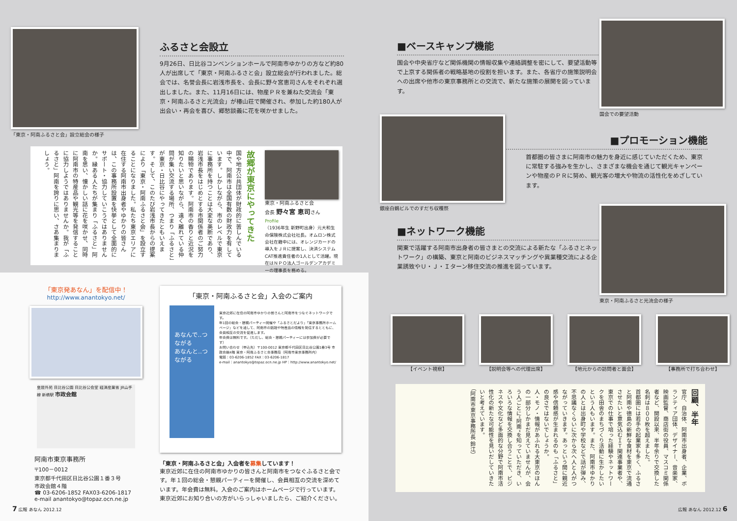「東京・阿南ふるさと会」設立総会の様子
ふるさと会設立
9月26日、日比谷コンベンションホールで阿南市ゆかりの方など約80人が出席して「東京・阿南ふるさと会」設立総会が行われました。総会では、名誉会長に岩浅市長を、会長に野々宮恵司さんをそれぞれ選出しました。また、11月16日には、物産ＰＲを兼ねた交流会「東京・阿南ふるさと光流会」が椿山荘で開催され、参加した約180人が出会い・再会を喜び、郷愁談義に花を咲かせました。
故郷が東京にやってきた
国や地方公共団体が財政的に苦しんでいる中で、阿南市は全国有数の財政力を有しています。しかしながら、市のレベルで東京に事務所を持つことは大変な英断であり、岩浅市長をはじめとする市関係者のご努力の賜物であります。阿南市の香りと近況を知りたいと思いながら、遠く離れている仲間が集い交流する場所、つまり「ふるさと」が東京・日比谷にやってきたともいえます。そして、このたび岩浅市長からの提案により「東京・阿南ふるさと会」を設立することになりました。私たち東京エリアに在住する阿南市出身者やゆかりの皆さんは、この事務所設置を快挙として全面的にサポート・協力していこうではありませんか。縁ある人たちが集まり「ふるさと」阿南を思い、懐かしい話に花を咲かせ、同時に阿南市の特産品や観光等を発信することに協力しようではありませんか。我が「ふるさと」阿南を誇りに思い、さあ集まりましょう。
東京・阿南ふるさと会
会長 野々宮 恵司さん
Profile
（1936年生 新野町出身）元大和生命保険株式会社社長。オムロン株式会社在籍中には、オレンジカードの導入をＪＲに提案し、決済システムCAT推進責任者の1人として活躍。現在はＮＰＯ法人ゴールデンアカデミーの理事長を務める。
■ベースキャンプ機能
国会や中央省庁など関係機関の情報収集や連絡調整を密にして、要望活動等で上京する関係者の戦略基地の役割を担います。また、各省庁の施策説明会への出席や他市の東京事務所との交流で、新たな施策の展開を図っています。
国会での要望活動
銀座白鶴ビルでのすだち収穫祭
■プロモーション機能
首都圏の皆さまに阿南市の魅力を身近に感じていただくため、東京に常駐する強みを生かし、さまざまな機会を通じて観光キャンペーンや物産のＰＲに努め、観光客の増大や物流の活性化をめざしています。
■ネットワーク機能
関東で活躍する阿南市出身者の皆さまとの交流による新たな「ふるさとネットワーク」の構築、東京と阿南のビジネスマッチングや異業種交流による企業誘致やＵ・Ｊ・Ｉターン移住交流の推進を図っています。
東京・阿南ふるさと光流会の様子
【イベント視察】 【説明会等への代理出席】 【地元からの訪問者と面会】 【事務所で打ち合わせ】
「東京発あなん」を配信中！
http://www.anantokyo.net/
皇居外苑 日比谷公園 日比谷公会堂 経済産業省 JR山手線 新橋駅 市政会館
阿南市東京事務所
〒100－0012
東京都千代田区日比谷公園１番３号
市政会館４階
☎ 03-6206-1852 FAX03-6206-1817
e-mail anantokyo@topaz.ocn.ne.jp
「東京・阿南ふるさと会」入会のご案内
あなんで‥つながる
あなんと‥つながる
東京近郊に在住の阿南市ゆかりの皆さんと阿南市をつなぐネットワークです。
年1回の総会・懇親パーティー開催や「ふるさとだより」「東京事務所ホームページ」などを通して、阿南市の話題や特産品の情報を発信するとともに、会員相互の交流を促進します。
年会費は無料です。（ただし、総会・懇親パーティーには参加費が必要です）
お問い合わせ（申込先）〒100-0012 東京都千代田区日比谷公園1番3号 市政会館4階 東京・阿南ふるさと会事務局（阿南市東京事務所内）
電話：03-6206-1852 FAX：03-6206-1817
e-mail：anantokyo@topaz.ocn.ne.jp HP：http://www.anantokyo.net/
「東京・阿南ふるさと会」入会者を募集しています！
東京近郊に在住の阿南市ゆかりの皆さんと阿南市をつなぐふるさと会です。年１回の総会・懇親パーティーを開催し、会員相互の交流を深めています。年会費は無料。入会のご案内はホームページで行っています。東京近郊にお知り合いの方がいらっしゃいましたら、ご紹介ください。
回顧、半年
官庁、自治体、阿南市出身者、企業、ボランティア団体、デザイナー、音楽家、映画監督、商店街の役員、マスコミ関係者など、開設以来、半年余りで交換した名刺は８００枚を超えました。
首都圏には若手の起業家も多く、ふるさと阿南や徳島の新鮮な食材を東京で流通させたいと意気込むＩＴ関連事業者や、東京での仕事で培った経験やネットワークを田舎のまちづくり活動に生かしたいという人もいます。また、阿南市ゆかりの人とは出身町や学校などで話が弾み、不思議なくらいに次から次へ人と人がつながっていきます。あっという間に親近感や信頼感が生まれるのも「ふるさと」の良さではないでしょうか。
人・モノ・情報があふれる大東京のほんの一部分しかまだ見えていませんが、会う人ごとに“阿南”を知っていただき、いろいろな情報を交換し合うことで、ビジネスや文化など多面的な分野で阿南市活性化の新たな可能性を見いだしていきたいと考えています。
（阿南市東京事務所長 鈴江）
7 広報 あなん 2012.12 広報 あなん 2012.12 6